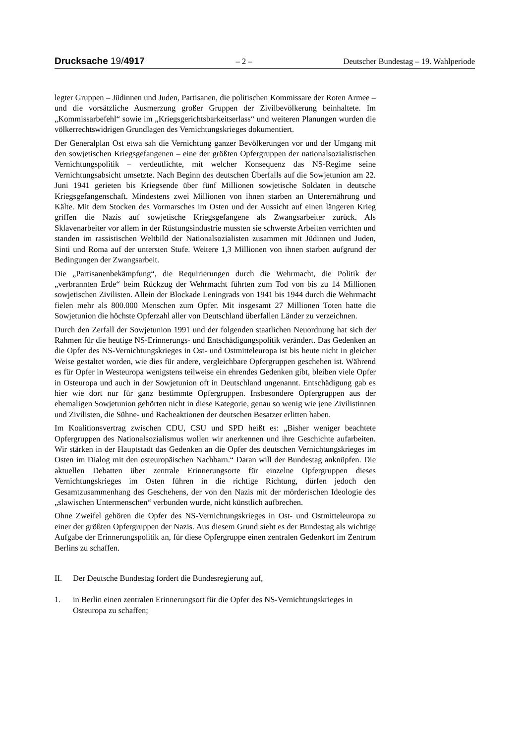Drucksache 19/4917 – 2 – Deutscher Bundestag – 19. Wahlperiode
legter Gruppen – Jüdinnen und Juden, Partisanen, die politischen Kommissare der Roten Armee – und die vorsätzliche Ausmerzung großer Gruppen der Zivilbevölkerung beinhaltete. Im „Kommissarbefehl“ sowie im „Kriegsgerichtsbarkeitserlass“ und weiteren Planungen wurden die völkerrechtswidrigen Grundlagen des Vernichtungskrieges dokumentiert.
Der Generalplan Ost etwa sah die Vernichtung ganzer Bevölkerungen vor und der Umgang mit den sowjetischen Kriegsgefangenen – eine der größten Opfergruppen der nationalsozialistischen Vernichtungspolitik – verdeutlichte, mit welcher Konsequenz das NS-Regime seine Vernichtungsabsicht umsetzte. Nach Beginn des deutschen Überfalls auf die Sowjetunion am 22. Juni 1941 gerieten bis Kriegsende über fünf Millionen sowjetische Soldaten in deutsche Kriegsgefangenschaft. Mindestens zwei Millionen von ihnen starben an Unterernährung und Kälte. Mit dem Stocken des Vormarsches im Osten und der Aussicht auf einen längeren Krieg griffen die Nazis auf sowjetische Kriegsgefangene als Zwangsarbeiter zurück. Als Sklavenarbeiter vor allem in der Rüstungsindustrie mussten sie schwerste Arbeiten verrichten und standen im rassistischen Weltbild der Nationalsozialisten zusammen mit Jüdinnen und Juden, Sinti und Roma auf der untersten Stufe. Weitere 1,3 Millionen von ihnen starben aufgrund der Bedingungen der Zwangsarbeit.
Die „Partisanenbekämpfung“, die Requirierungen durch die Wehrmacht, die Politik der „verbrannten Erde“ beim Rückzug der Wehrmacht führten zum Tod von bis zu 14 Millionen sowjetischen Zivilisten. Allein der Blockade Leningrads von 1941 bis 1944 durch die Wehrmacht fielen mehr als 800.000 Menschen zum Opfer. Mit insgesamt 27 Millionen Toten hatte die Sowjetunion die höchste Opferzahl aller von Deutschland überfallen Länder zu verzeichnen.
Durch den Zerfall der Sowjetunion 1991 und der folgenden staatlichen Neuordnung hat sich der Rahmen für die heutige NS-Erinnerungs- und Entschädigungspolitik verändert. Das Gedenken an die Opfer des NS-Vernichtungskrieges in Ost- und Ostmitteleuropa ist bis heute nicht in gleicher Weise gestaltet worden, wie dies für andere, vergleichbare Opfergruppen geschehen ist. Während es für Opfer in Westeuropa wenigstens teilweise ein ehrendes Gedenken gibt, bleiben viele Opfer in Osteuropa und auch in der Sowjetunion oft in Deutschland ungenannt. Entschädigung gab es hier wie dort nur für ganz bestimmte Opfergruppen. Insbesondere Opfergruppen aus der ehemaligen Sowjetunion gehörten nicht in diese Kategorie, genau so wenig wie jene Zivilistinnen und Zivilisten, die Sühne- und Racheaktionen der deutschen Besatzer erlitten haben.
Im Koalitionsvertrag zwischen CDU, CSU und SPD heißt es: „Bisher weniger beachtete Opfergruppen des Nationalsozialismus wollen wir anerkennen und ihre Geschichte aufarbeiten. Wir stärken in der Hauptstadt das Gedenken an die Opfer des deutschen Vernichtungskrieges im Osten im Dialog mit den osteuropäischen Nachbarn.“ Daran will der Bundestag anknüpfen. Die aktuellen Debatten über zentrale Erinnerungsorte für einzelne Opfergruppen dieses Vernichtungskrieges im Osten führen in die richtige Richtung, dürfen jedoch den Gesamtzusammenhang des Geschehens, der von den Nazis mit der mörderischen Ideologie des „slawischen Untermenschen“ verbunden wurde, nicht künstlich aufbrechen.
Ohne Zweifel gehören die Opfer des NS-Vernichtungskrieges in Ost- und Ostmitteleuropa zu einer der größten Opfergruppen der Nazis. Aus diesem Grund sieht es der Bundestag als wichtige Aufgabe der Erinnerungspolitik an, für diese Opfergruppe einen zentralen Gedenkort im Zentrum Berlins zu schaffen.
II. Der Deutsche Bundestag fordert die Bundesregierung auf,
1. in Berlin einen zentralen Erinnerungsort für die Opfer des NS-Vernichtungskrieges in Osteuropa zu schaffen;